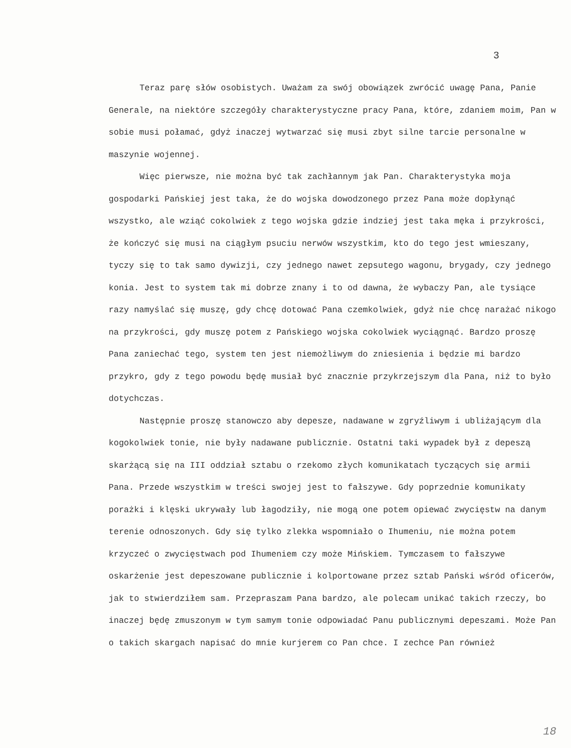3
Teraz parę słów osobistych. Uważam za swój obowiązek zwrócić uwagę Pana, Panie Generale, na niektóre szczegóły charakterystyczne pracy Pana, które, zdaniem moim, Pan w sobie musi połamać, gdyż inaczej wytwarzać się musi zbyt silne tarcie personalne w maszynie wojennej.
Więc pierwsze, nie można być tak zachłannym jak Pan. Charakterystyka moja gospodarki Pańskiej jest taka, że do wojska dowodzonego przez Pana może dopłynąć wszystko, ale wziąć cokolwiek z tego wojska gdzie indziej jest taka męka i przykrości, że kończyć się musi na ciągłym psuciu nerwów wszystkim, kto do tego jest wmieszany, tyczy się to tak samo dywizji, czy jednego nawet zepsutego wagonu, brygady, czy jednego konia. Jest to system tak mi dobrze znany i to od dawna, że wybaczy Pan, ale tysiące razy namyślać się muszę, gdy chcę dotować Pana czemkolwiek, gdyż nie chcę narażać nikogo na przykrości, gdy muszę potem z Pańskiego wojska cokolwiek wyciągnąć. Bardzo proszę Pana zaniechać tego, system ten jest niemożliwym do zniesienia i będzie mi bardzo przykro, gdy z tego powodu będę musiał być znacznie przykrzejszym dla Pana, niż to było dotychczas.
Następnie proszę stanowczo aby depesze, nadawane w zgryźliwym i ubliżającym dla kogokolwiek tonie, nie były nadawane publicznie. Ostatni taki wypadek był z depeszą skarżącą się na III oddział sztabu o rzekomo złych komunikatach tyczących się armii Pana. Przede wszystkim w treści swojej jest to fałszywe. Gdy poprzednie komunikaty porażki i klęski ukrywały lub łagodziły, nie mogą one potem opiewać zwycięstw na danym terenie odnoszonych. Gdy się tylko zlekka wspomniało o Ihumeniu, nie można potem krzyczeć o zwycięstwach pod Ihumeniem czy może Mińskiem. Tymczasem to fałszywe oskarżenie jest depeszowane publicznie i kolportowane przez sztab Pański wśród oficerów, jak to stwierdziłem sam. Przepraszam Pana bardzo, ale polecam unikać takich rzeczy, bo inaczej będę zmuszonym w tym samym tonie odpowiadać Panu publicznymi depeszami. Może Pan o takich skargach napisać do mnie kurjerem co Pan chce. I zechce Pan również
18